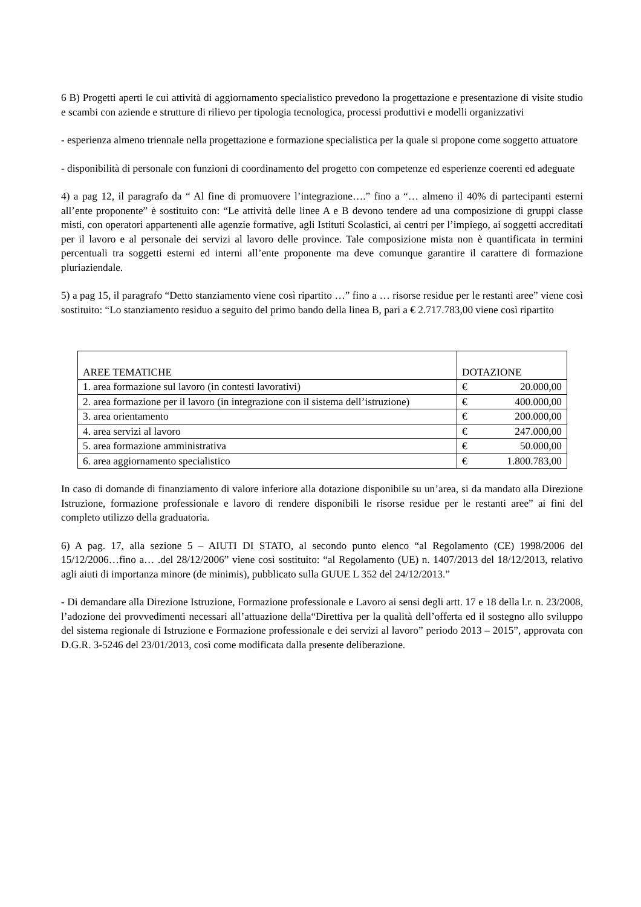6 B) Progetti aperti le cui attività di aggiornamento specialistico prevedono la progettazione e presentazione di visite studio e scambi con aziende e strutture di rilievo per tipologia tecnologica, processi produttivi e modelli organizzativi
- esperienza almeno triennale nella progettazione e formazione specialistica per la quale si propone come soggetto attuatore
- disponibilità di personale con funzioni di coordinamento del progetto con competenze ed esperienze coerenti ed adeguate
4) a pag 12, il paragrafo da “ Al fine di promuovere l’integrazione….” fino a “… almeno il 40% di partecipanti esterni all’ente proponente” è sostituito con: “Le attività delle linee A e B devono tendere ad una composizione di gruppi classe misti, con operatori appartenenti alle agenzie formative, agli Istituti Scolastici, ai centri per l’impiego, ai soggetti accreditati per il lavoro e al personale dei servizi al lavoro delle province. Tale composizione mista non è quantificata in termini percentuali tra soggetti esterni ed interni all’ente proponente ma deve comunque garantire il carattere di formazione pluriaziendale.
5) a pag 15, il paragrafo “Detto stanziamento viene così ripartito …” fino a … risorse residue per le restanti aree” viene così sostituito: “Lo stanziamento residuo a seguito del primo bando della linea B, pari a € 2.717.783,00 viene così ripartito
| AREE TEMATICHE | DOTAZIONE |
| 1. area formazione sul lavoro (in contesti lavorativi) | € 20.000,00 |
| 2. area formazione per il lavoro (in integrazione con il sistema dell’istruzione) | € 400.000,00 |
| 3. area orientamento | € 200.000,00 |
| 4. area servizi al lavoro | € 247.000,00 |
| 5. area formazione amministrativa | € 50.000,00 |
| 6. area aggiornamento specialistico | € 1.800.783,00 |
In caso di domande di finanziamento di valore inferiore alla dotazione disponibile su un’area, si da mandato alla Direzione Istruzione, formazione professionale e lavoro di rendere disponibili le risorse residue per le restanti aree” ai fini del completo utilizzo della graduatoria.
6) A pag. 17, alla sezione 5 – AIUTI DI STATO, al secondo punto elenco “al Regolamento (CE) 1998/2006 del 15/12/2006…fino a… .del 28/12/2006” viene così sostituito: “al Regolamento (UE) n. 1407/2013 del 18/12/2013, relativo agli aiuti di importanza minore (de minimis), pubblicato sulla GUUE L 352 del 24/12/2013.”
- Di demandare alla Direzione Istruzione, Formazione professionale e Lavoro ai sensi degli artt. 17 e 18 della l.r. n. 23/2008, l’adozione dei provvedimenti necessari all’attuazione della“Direttiva per la qualità dell’offerta ed il sostegno allo sviluppo del sistema regionale di Istruzione e Formazione professionale e dei servizi al lavoro” periodo 2013 – 2015”, approvata con D.G.R. 3-5246 del 23/01/2013, così come modificata dalla presente deliberazione.